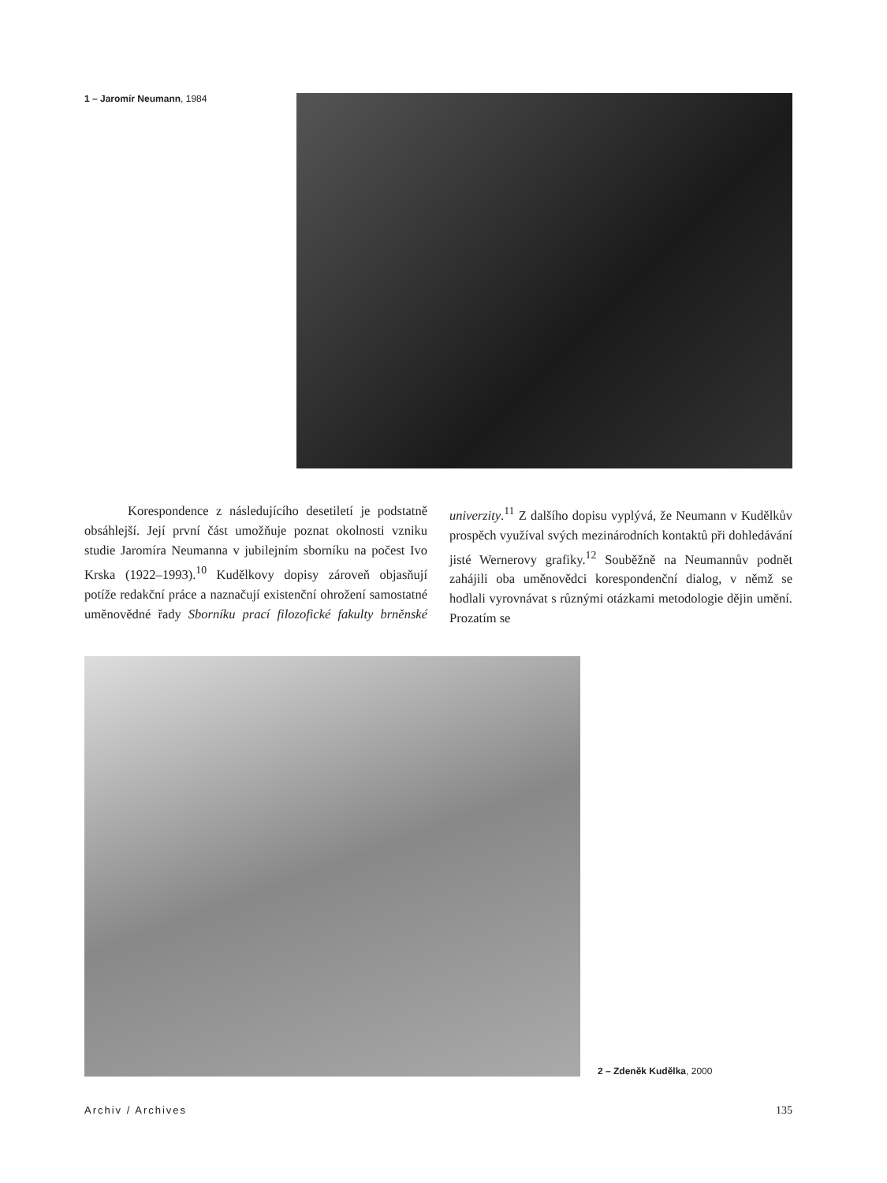1 – Jaromír Neumann, 1984
Korespondence z následujícího desetiletí je podstatně obsáhlejší. Její první část umožňuje poznat okolnosti vzniku studie Jaromíra Neumanna v jubilejním sborníku na počest Ivo Krska (1922–1993).<sup>10</sup> Kudělkovy dopisy zároveň objasňují potíže redakční práce a naznačují existenční ohrožení samostatné uměnovědné řady Sborníku prací filozofické fakulty brněnské univerzity.<sup>11</sup> Z dalšího dopisu vyplývá, že Neumann v Kudělkův prospěch využíval svých mezinárodních kontaktů při dohledávání jisté Wernerovy grafiky.<sup>12</sup> Souběžně na Neumannův podnět zahájili oba uměnovědci korespondenční dialog, v němž se hodlali vyrovnávat s různými otázkami metodologie dějin umění. Prozatím se
2 – Zdeněk Kudělka, 2000
Archiv / Archives 135